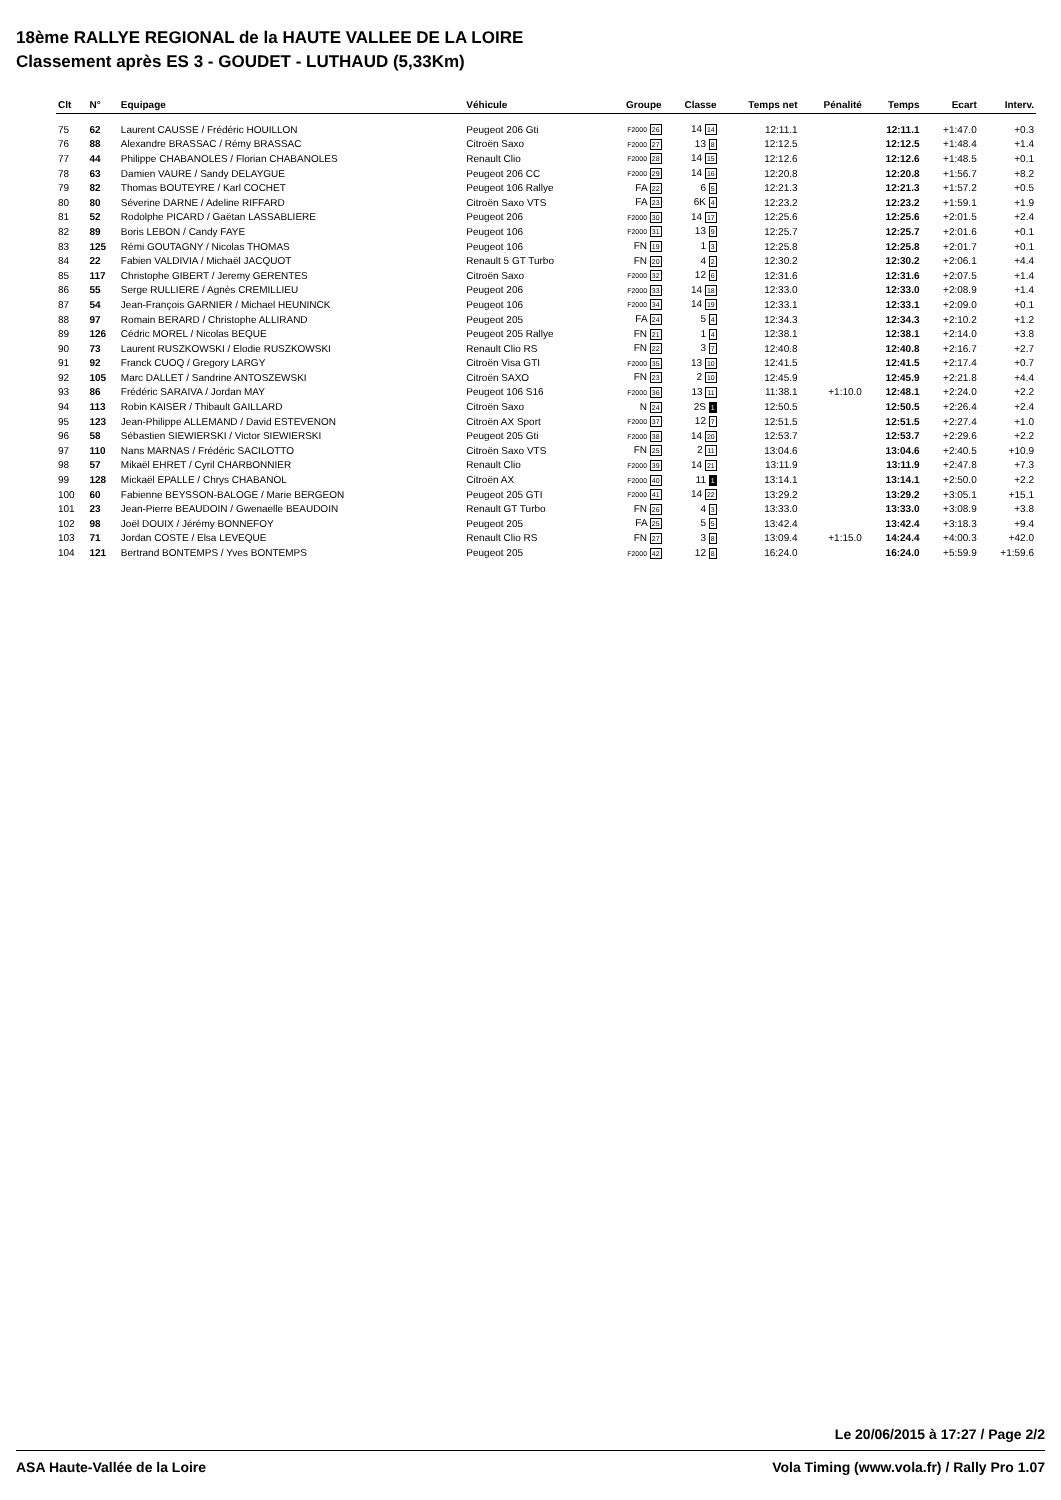18ème RALLYE REGIONAL de la HAUTE VALLEE DE LA LOIRE
Classement après ES 3 - GOUDET - LUTHAUD (5,33Km)
| Clt | N° | Equipage | Véhicule | Groupe | Classe | Temps net | Pénalité | Temps | Ecart | Interv. |
| --- | --- | --- | --- | --- | --- | --- | --- | --- | --- | --- |
| 75 | 62 | Laurent CAUSSE / Frédéric HOUILLON | Peugeot 206 Gti | F2000 26 | 14 14 | 12:11.1 | | 12:11.1 | +1:47.0 | +0.3 |
| 76 | 88 | Alexandre BRASSAC / Rémy BRASSAC | Citroën Saxo | F2000 27 | 13 8 | 12:12.5 | | 12:12.5 | +1:48.4 | +1.4 |
| 77 | 44 | Philippe CHABANOLES / Florian CHABANOLES | Renault Clio | F2000 28 | 14 15 | 12:12.6 | | 12:12.6 | +1:48.5 | +0.1 |
| 78 | 63 | Damien VAURE / Sandy DELAYGUE | Peugeot 206 CC | F2000 29 | 14 16 | 12:20.8 | | 12:20.8 | +1:56.7 | +8.2 |
| 79 | 82 | Thomas BOUTEYRE / Karl COCHET | Peugeot 106 Rallye | FA 22 | 6 5 | 12:21.3 | | 12:21.3 | +1:57.2 | +0.5 |
| 80 | 80 | Séverine DARNE / Adeline RIFFARD | Citroën Saxo VTS | FA 23 | 6K 4 | 12:23.2 | | 12:23.2 | +1:59.1 | +1.9 |
| 81 | 52 | Rodolphe PICARD / Gaëtan LASSABLIERE | Peugeot 206 | F2000 30 | 14 17 | 12:25.6 | | 12:25.6 | +2:01.5 | +2.4 |
| 82 | 89 | Boris LEBON / Candy FAYE | Peugeot 106 | F2000 31 | 13 9 | 12:25.7 | | 12:25.7 | +2:01.6 | +0.1 |
| 83 | 125 | Rémi GOUTAGNY / Nicolas THOMAS | Peugeot 106 | FN 19 | 1 3 | 12:25.8 | | 12:25.8 | +2:01.7 | +0.1 |
| 84 | 22 | Fabien VALDIVIA / Michaël JACQUOT | Renault 5 GT Turbo | FN 20 | 4 2 | 12:30.2 | | 12:30.2 | +2:06.1 | +4.4 |
| 85 | 117 | Christophe GIBERT / Jeremy GERENTES | Citroën Saxo | F2000 32 | 12 6 | 12:31.6 | | 12:31.6 | +2:07.5 | +1.4 |
| 86 | 55 | Serge RULLIERE / Agnès CREMILLIEU | Peugeot 206 | F2000 33 | 14 18 | 12:33.0 | | 12:33.0 | +2:08.9 | +1.4 |
| 87 | 54 | Jean-François GARNIER / Michael HEUNINCK | Peugeot 106 | F2000 34 | 14 19 | 12:33.1 | | 12:33.1 | +2:09.0 | +0.1 |
| 88 | 97 | Romain BERARD / Christophe ALLIRAND | Peugeot 205 | FA 24 | 5 4 | 12:34.3 | | 12:34.3 | +2:10.2 | +1.2 |
| 89 | 126 | Cédric MOREL / Nicolas BEQUE | Peugeot 205 Rallye | FN 21 | 1 4 | 12:38.1 | | 12:38.1 | +2:14.0 | +3.8 |
| 90 | 73 | Laurent RUSZKOWSKI / Elodie RUSZKOWSKI | Renault Clio RS | FN 22 | 3 7 | 12:40.8 | | 12:40.8 | +2:16.7 | +2.7 |
| 91 | 92 | Franck CUOQ / Gregory LARGY | Citroën Visa GTI | F2000 35 | 13 10 | 12:41.5 | | 12:41.5 | +2:17.4 | +0.7 |
| 92 | 105 | Marc DALLET / Sandrine ANTOSZEWSKI | Citroën SAXO | FN 23 | 2 10 | 12:45.9 | | 12:45.9 | +2:21.8 | +4.4 |
| 93 | 86 | Frédéric SARAIVA / Jordan MAY | Peugeot 106 S16 | F2000 36 | 13 11 | 11:38.1 | +1:10.0 | 12:48.1 | +2:24.0 | +2.2 |
| 94 | 113 | Robin KAISER / Thibault GAILLARD | Citroën Saxo | N 24 | 2S 1 | 12:50.5 | | 12:50.5 | +2:26.4 | +2.4 |
| 95 | 123 | Jean-Philippe ALLEMAND / David ESTEVENON | Citroën AX Sport | F2000 37 | 12 7 | 12:51.5 | | 12:51.5 | +2:27.4 | +1.0 |
| 96 | 58 | Sébastien SIEWIERSKI / Victor SIEWIERSKI | Peugeot 205 Gti | F2000 38 | 14 20 | 12:53.7 | | 12:53.7 | +2:29.6 | +2.2 |
| 97 | 110 | Nans MARNAS / Frédéric SACILOTTO | Citroën Saxo VTS | FN 25 | 2 11 | 13:04.6 | | 13:04.6 | +2:40.5 | +10.9 |
| 98 | 57 | Mikaël EHRET / Cyril CHARBONNIER | Renault Clio | F2000 39 | 14 21 | 13:11.9 | | 13:11.9 | +2:47.8 | +7.3 |
| 99 | 128 | Mickaël EPALLE / Chrys CHABANOL | Citroën AX | F2000 40 | 11 1 | 13:14.1 | | 13:14.1 | +2:50.0 | +2.2 |
| 100 | 60 | Fabienne BEYSSON-BALOGE / Marie BERGEON | Peugeot 205 GTI | F2000 41 | 14 22 | 13:29.2 | | 13:29.2 | +3:05.1 | +15.1 |
| 101 | 23 | Jean-Pierre BEAUDOIN / Gwenaelle BEAUDOIN | Renault GT Turbo | FN 26 | 4 3 | 13:33.0 | | 13:33.0 | +3:08.9 | +3.8 |
| 102 | 98 | Joël DOUIX / Jérémy BONNEFOY | Peugeot 205 | FA 25 | 5 5 | 13:42.4 | | 13:42.4 | +3:18.3 | +9.4 |
| 103 | 71 | Jordan COSTE / Elsa LEVEQUE | Renault Clio RS | FN 27 | 3 8 | 13:09.4 | +1:15.0 | 14:24.4 | +4:00.3 | +42.0 |
| 104 | 121 | Bertrand BONTEMPS / Yves BONTEMPS | Peugeot 205 | F2000 42 | 12 8 | 16:24.0 | | 16:24.0 | +5:59.9 | +1:59.6 |
Le 20/06/2015 à 17:27 / Page 2/2
ASA Haute-Vallée de la Loire Vola Timing (www.vola.fr) / Rally Pro 1.07